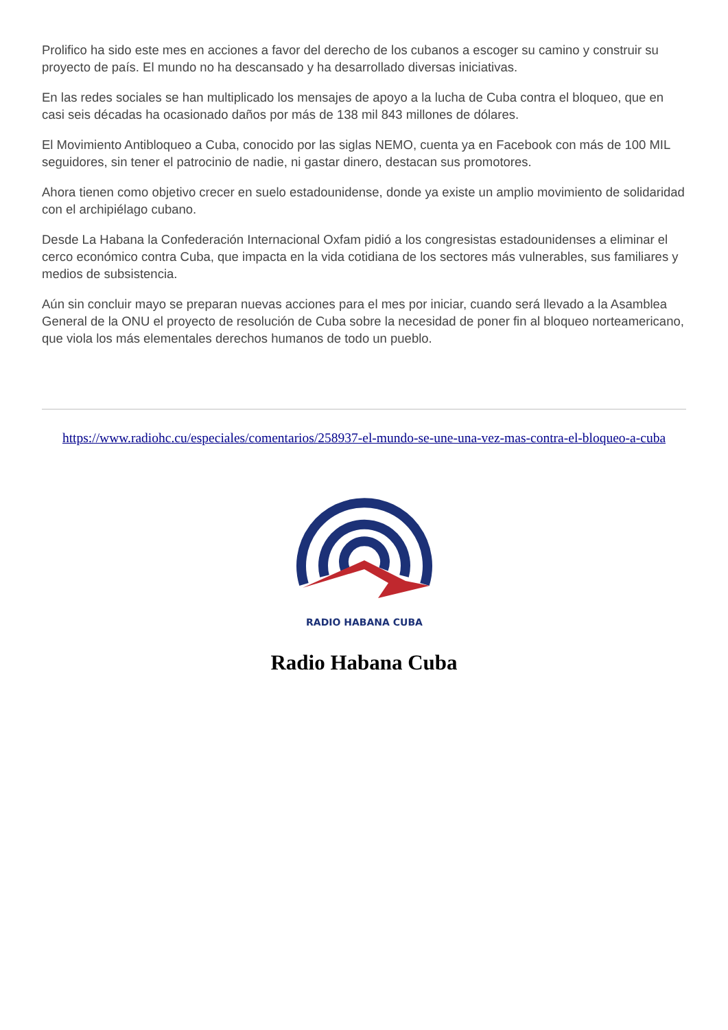Prolifico ha sido este mes en acciones a favor del derecho de los cubanos a escoger su camino y construir su proyecto de país. El mundo no ha descansado y ha desarrollado diversas iniciativas.
En las redes sociales se han multiplicado los mensajes de apoyo a la lucha de Cuba contra el bloqueo, que en casi seis décadas ha ocasionado daños por más de 138 mil 843 millones de dólares.
El Movimiento Antibloqueo a Cuba, conocido por las siglas NEMO, cuenta ya en Facebook con más de 100 MIL seguidores, sin tener el patrocinio de nadie, ni gastar dinero, destacan sus promotores.
Ahora tienen como objetivo crecer en suelo estadounidense, donde ya existe un amplio movimiento de solidaridad con el archipiélago cubano.
Desde La Habana la Confederación Internacional Oxfam pidió a los congresistas estadounidenses a eliminar el cerco económico contra Cuba, que impacta en la vida cotidiana de los sectores más vulnerables, sus familiares y medios de subsistencia.
Aún sin concluir mayo se preparan nuevas acciones para el mes por iniciar, cuando será llevado a la Asamblea General de la ONU el proyecto de resolución de Cuba sobre la necesidad de poner fin al bloqueo norteamericano, que viola los más elementales derechos humanos de todo un pueblo.
https://www.radiohc.cu/especiales/comentarios/258937-el-mundo-se-une-una-vez-mas-contra-el-bloqueo-a-cuba
RADIO HABANA CUBA
Radio Habana Cuba